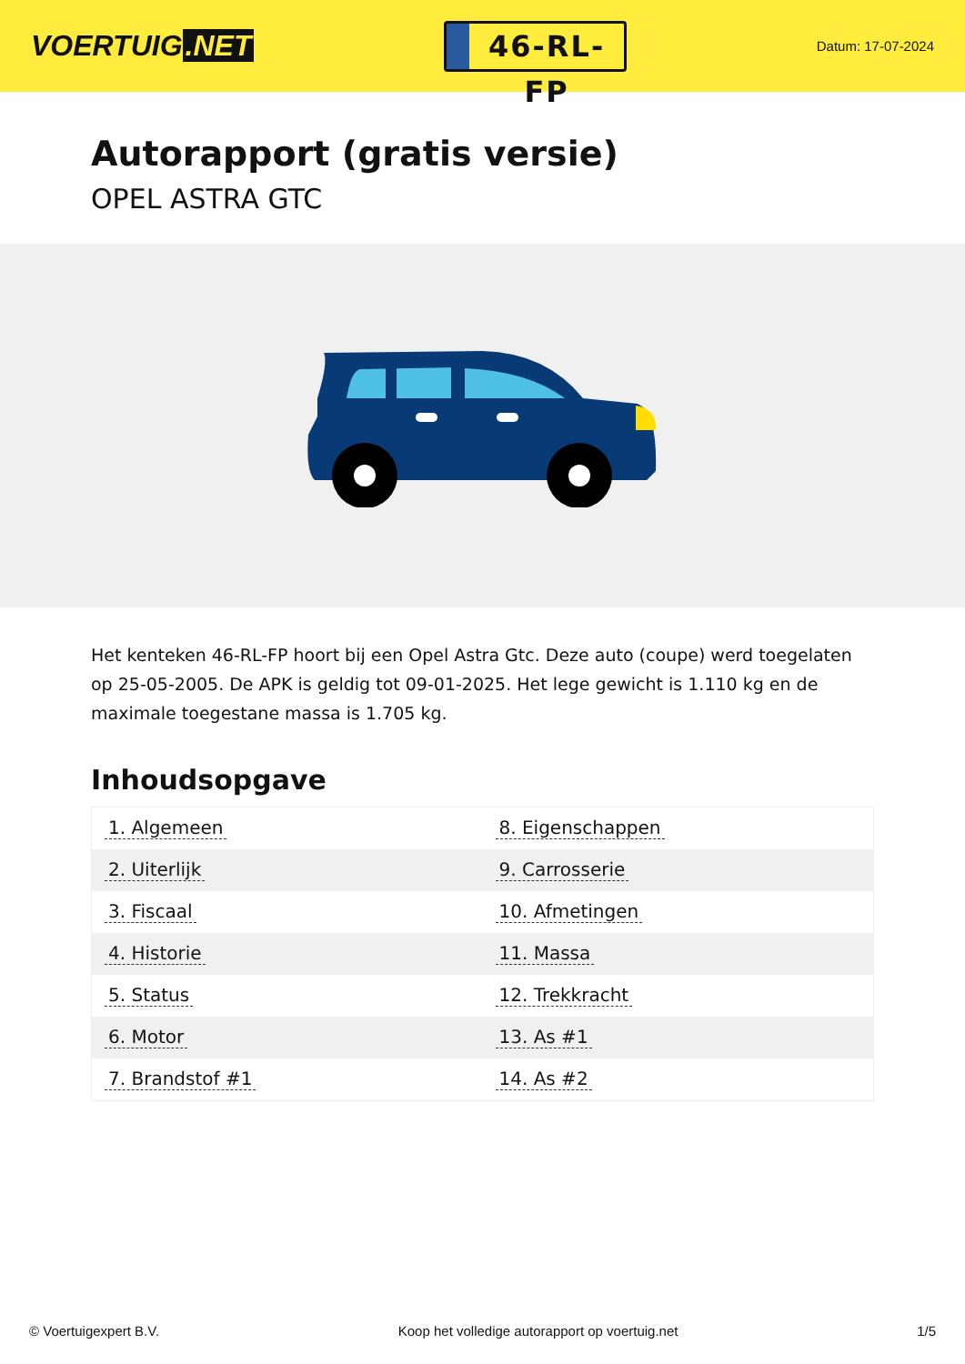VOERTUIG.NET
46-RL-FP
Datum: 17-07-2024
Autorapport (gratis versie)
OPEL ASTRA GTC
Het kenteken 46-RL-FP hoort bij een Opel Astra Gtc. Deze auto (coupe) werd toegelaten op 25-05-2005. De APK is geldig tot 09-01-2025. Het lege gewicht is 1.110 kg en de maximale toegestane massa is 1.705 kg.
Inhoudsopgave
| 1. Algemeen | 8. Eigenschappen |
| 2. Uiterlijk | 9. Carrosserie |
| 3. Fiscaal | 10. Afmetingen |
| 4. Historie | 11. Massa |
| 5. Status | 12. Trekkracht |
| 6. Motor | 13. As #1 |
| 7. Brandstof #1 | 14. As #2 |
© Voertuigexpert B.V. Koop het volledige autorapport op voertuig.net 1/5